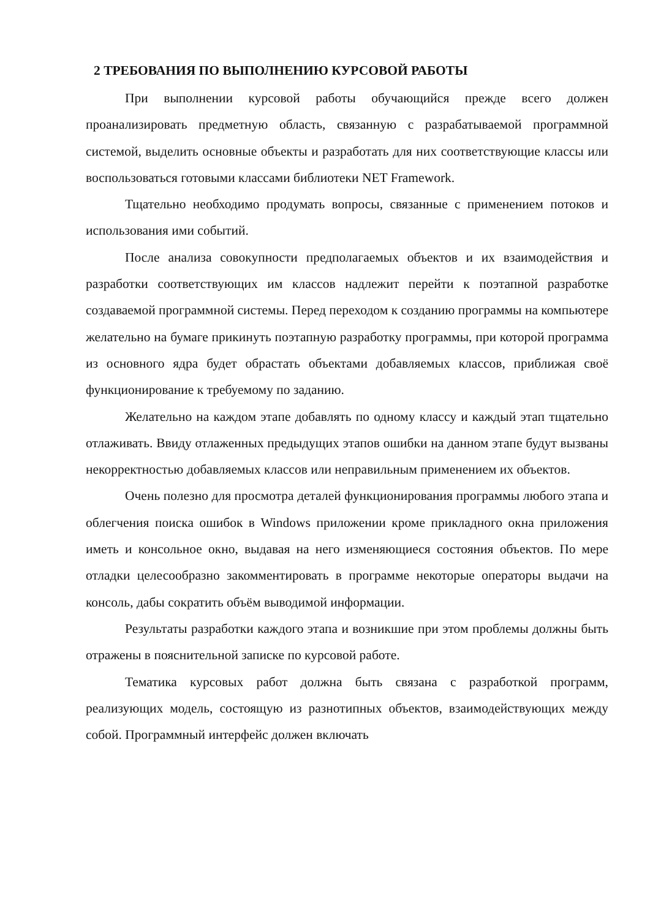2 ТРЕБОВАНИЯ ПО ВЫПОЛНЕНИЮ КУРСОВОЙ РАБОТЫ
При выполнении курсовой работы обучающийся прежде всего должен проанализировать предметную область, связанную с разрабатываемой программной системой, выделить основные объекты и разработать для них соответствующие классы или воспользоваться готовыми классами библиотеки NET Framework.
Тщательно необходимо продумать вопросы, связанные с применением потоков и использования ими событий.
После анализа совокупности предполагаемых объектов и их взаимодействия и разработки соответствующих им классов надлежит перейти к поэтапной разработке создаваемой программной системы. Перед переходом к созданию программы на компьютере желательно на бумаге прикинуть поэтапную разработку программы, при которой программа из основного ядра будет обрастать объектами добавляемых классов, приближая своё функционирование к требуемому по заданию.
Желательно на каждом этапе добавлять по одному классу и каждый этап тщательно отлаживать. Ввиду отлаженных предыдущих этапов ошибки на данном этапе будут вызваны некорректностью добавляемых классов или неправильным применением их объектов.
Очень полезно для просмотра деталей функционирования программы любого этапа и облегчения поиска ошибок в Windows приложении кроме прикладного окна приложения иметь и консольное окно, выдавая на него изменяющиеся состояния объектов. По мере отладки целесообразно закомментировать в программе некоторые операторы выдачи на консоль, дабы сократить объём выводимой информации.
Результаты разработки каждого этапа и возникшие при этом проблемы должны быть отражены в пояснительной записке по курсовой работе.
Тематика курсовых работ должна быть связана с разработкой программ, реализующих модель, состоящую из разнотипных объектов, взаимодействующих между собой. Программный интерфейс должен включать